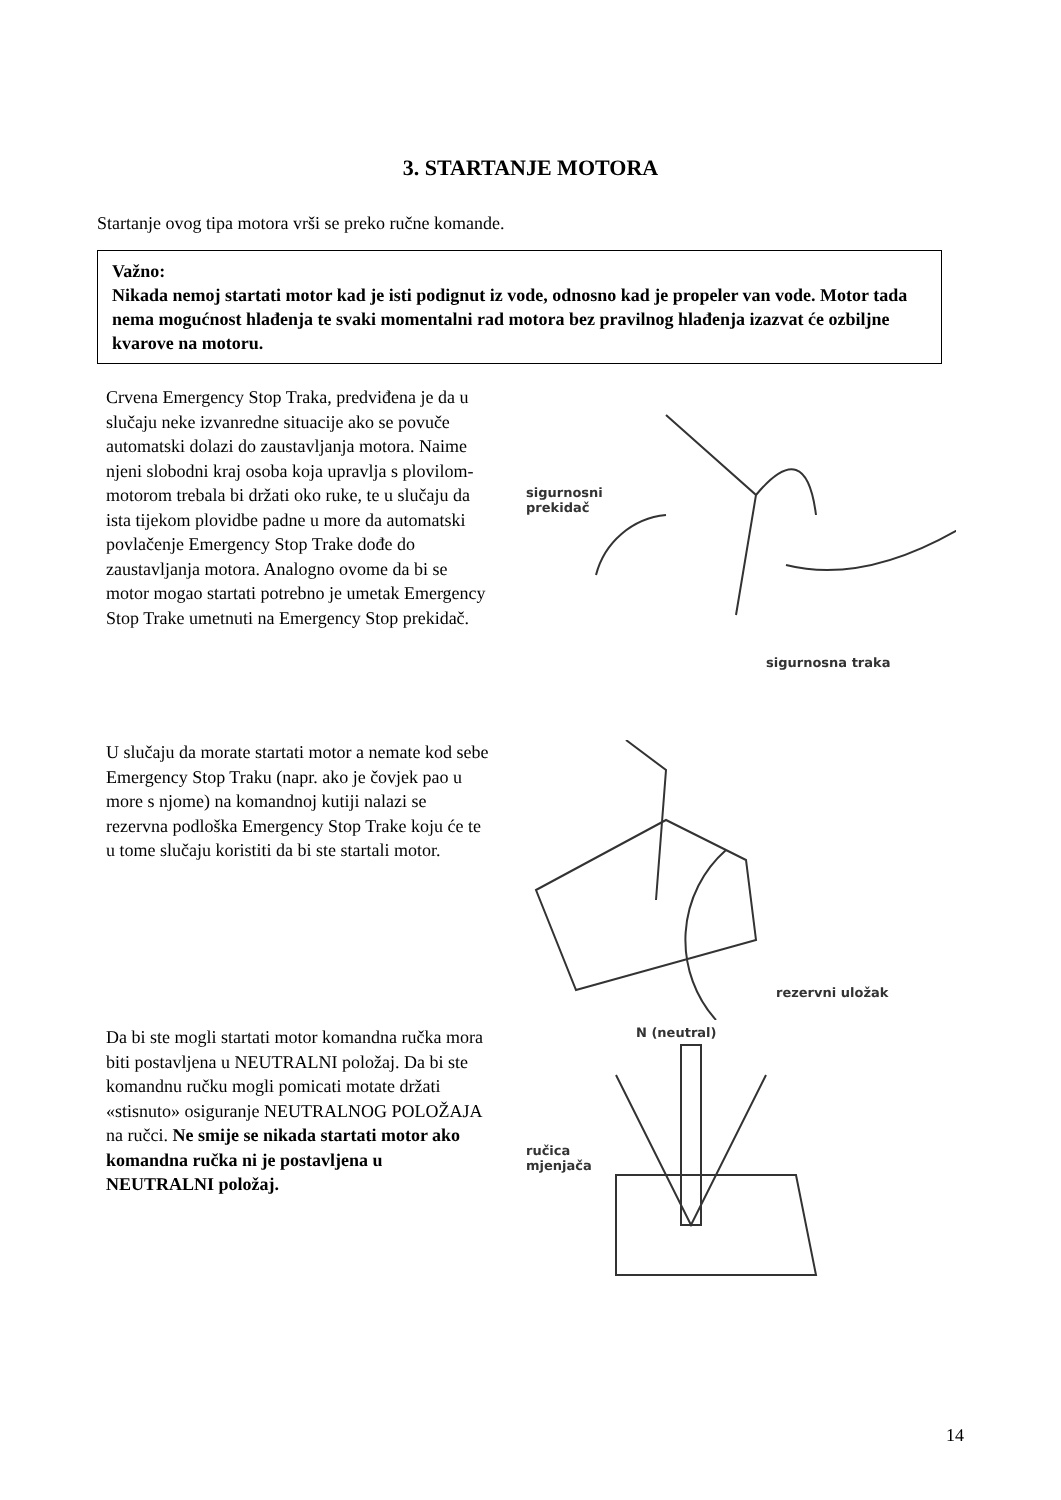3. STARTANJE MOTORA
Startanje ovog tipa motora vrši se preko ručne komande.
Važno:
Nikada nemoj startati motor kad je isti podignut iz vode, odnosno kad je propeler van vode. Motor tada nema mogućnost hlađenja te svaki momentalni rad motora bez pravilnog hlađenja izazvat će ozbiljne kvarove na motoru.
Crvena Emergency Stop Traka, predviđena je da u slučaju neke izvanredne situacije ako se povuče automatski dolazi do zaustavljanja motora. Naime njeni slobodni kraj osoba koja upravlja s plovilom-motorom trebala bi držati oko ruke, te u slučaju da ista tijekom plovidbe padne u more da automatski povlačenje Emergency Stop Trake dođe do zaustavljanja motora. Analogno ovome da bi se motor mogao startati potrebno je umetak Emergency Stop Trake umetnuti na Emergency Stop prekidač.
sigurnosni
prekidač
sigurnosna traka
U slučaju da morate startati motor a nemate kod sebe Emergency Stop Traku (napr. ako je čovjek pao u more s njome) na komandnoj kutiji nalazi se rezervna podloška Emergency Stop Trake koju će te u tome slučaju koristiti da bi ste startali motor.
rezervni uložak
Da bi ste mogli startati motor komandna ručka mora biti postavljena u NEUTRALNI položaj. Da bi ste komandnu ručku mogli pomicati motate držati «stisnuto» osiguranje NEUTRALNOG POLOŽAJA na ručci. Ne smije se nikada startati motor ako komandna ručka ni je postavljena u NEUTRALNI položaj.
N (neutral)
ručica
mjenjača
14